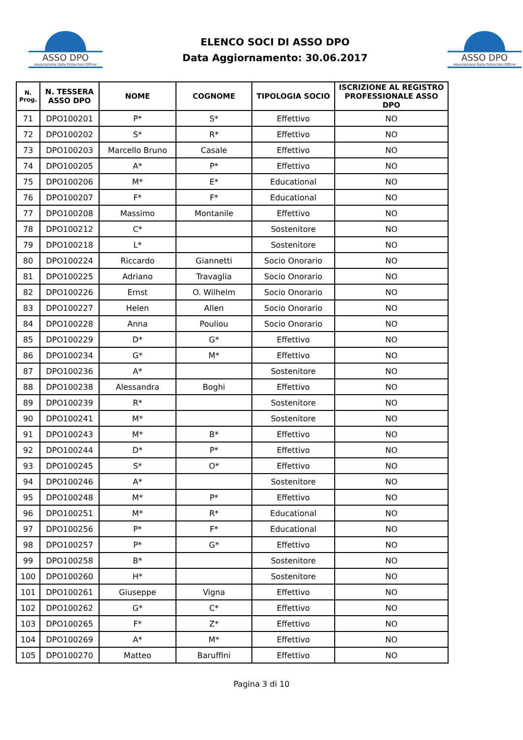ASSO DPO
Associazione Data Protection Officer
ELENCO SOCI DI ASSO DPO
Data Aggiornamento: 30.06.2017
ASSO DPO
Associazione Data Protection Officer
| N. Prog. | N. TESSERA ASSO DPO | NOME | COGNOME | TIPOLOGIA SOCIO | ISCRIZIONE AL REGISTRO PROFESSIONALE ASSO DPO |
| --- | --- | --- | --- | --- | --- |
| 71 | DPO100201 | P* | S* | Effettivo | NO |
| 72 | DPO100202 | S* | R* | Effettivo | NO |
| 73 | DPO100203 | Marcello Bruno | Casale | Effettivo | NO |
| 74 | DPO100205 | A* | P* | Effettivo | NO |
| 75 | DPO100206 | M* | E* | Educational | NO |
| 76 | DPO100207 | F* | F* | Educational | NO |
| 77 | DPO100208 | Massimo | Montanile | Effettivo | NO |
| 78 | DPO100212 | C* | | Sostenitore | NO |
| 79 | DPO100218 | L* | | Sostenitore | NO |
| 80 | DPO100224 | Riccardo | Giannetti | Socio Onorario | NO |
| 81 | DPO100225 | Adriano | Travaglia | Socio Onorario | NO |
| 82 | DPO100226 | Ernst | O. Wilhelm | Socio Onorario | NO |
| 83 | DPO100227 | Helen | Allen | Socio Onorario | NO |
| 84 | DPO100228 | Anna | Pouliou | Socio Onorario | NO |
| 85 | DPO100229 | D* | G* | Effettivo | NO |
| 86 | DPO100234 | G* | M* | Effettivo | NO |
| 87 | DPO100236 | A* | | Sostenitore | NO |
| 88 | DPO100238 | Alessandra | Boghi | Effettivo | NO |
| 89 | DPO100239 | R* | | Sostenitore | NO |
| 90 | DPO100241 | M* | | Sostenitore | NO |
| 91 | DPO100243 | M* | B* | Effettivo | NO |
| 92 | DPO100244 | D* | P* | Effettivo | NO |
| 93 | DPO100245 | S* | O* | Effettivo | NO |
| 94 | DPO100246 | A* | | Sostenitore | NO |
| 95 | DPO100248 | M* | P* | Effettivo | NO |
| 96 | DPO100251 | M* | R* | Educational | NO |
| 97 | DPO100256 | P* | F* | Educational | NO |
| 98 | DPO100257 | P* | G* | Effettivo | NO |
| 99 | DPO100258 | B* | | Sostenitore | NO |
| 100 | DPO100260 | H* | | Sostenitore | NO |
| 101 | DPO100261 | Giuseppe | Vigna | Effettivo | NO |
| 102 | DPO100262 | G* | C* | Effettivo | NO |
| 103 | DPO100265 | F* | Z* | Effettivo | NO |
| 104 | DPO100269 | A* | M* | Effettivo | NO |
| 105 | DPO100270 | Matteo | Baruffini | Effettivo | NO |
Pagina 3 di 10